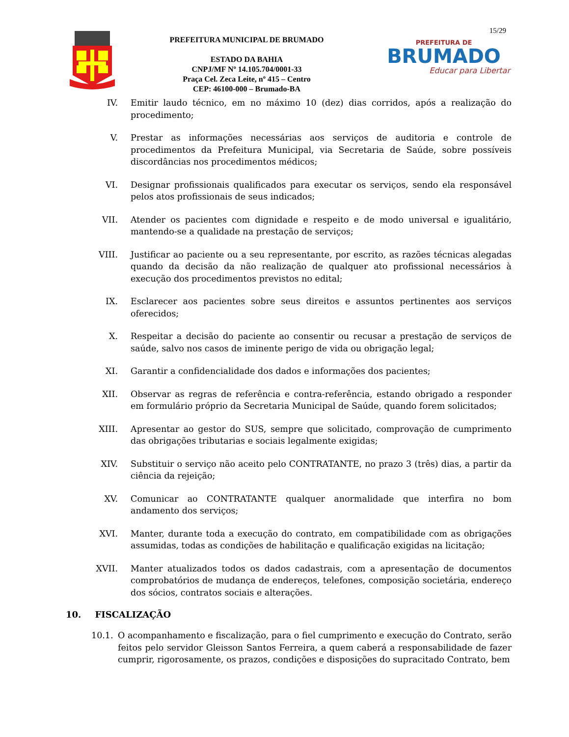15/29
PREFEITURA MUNICIPAL DE BRUMADO
ESTADO DA BAHIA
CNPJ/MF Nº 14.105.704/0001-33
Praça Cel. Zeca Leite, nº 415 – Centro
CEP: 46100-000 – Brumado-BA
PREFEITURA DE
BRUMADO
Educar para Libertar
IV. Emitir laudo técnico, em no máximo 10 (dez) dias corridos, após a realização do procedimento;
V. Prestar as informações necessárias aos serviços de auditoria e controle de procedimentos da Prefeitura Municipal, via Secretaria de Saúde, sobre possíveis discordâncias nos procedimentos médicos;
VI. Designar profissionais qualificados para executar os serviços, sendo ela responsável pelos atos profissionais de seus indicados;
VII. Atender os pacientes com dignidade e respeito e de modo universal e igualitário, mantendo-se a qualidade na prestação de serviços;
VIII.
Justificar ao paciente ou a seu representante, por escrito, as razões técnicas alegadas quando da decisão da não realização de qualquer ato profissional necessários à execução dos procedimentos previstos no edital;
IX. Esclarecer aos pacientes sobre seus direitos e assuntos pertinentes aos serviços oferecidos;
X. Respeitar a decisão do paciente ao consentir ou recusar a prestação de serviços de saúde, salvo nos casos de iminente perigo de vida ou obrigação legal;
XI. Garantir a confidencialidade dos dados e informações dos pacientes;
XII. Observar as regras de referência e contra-referência, estando obrigado a responder em formulário próprio da Secretaria Municipal de Saúde, quando forem solicitados;
XIII.
Apresentar ao gestor do SUS, sempre que solicitado, comprovação de cumprimento das obrigações tributarias e sociais legalmente exigidas;
XIV. Substituir o serviço não aceito pelo CONTRATANTE, no prazo 3 (três) dias, a partir da ciência da rejeição;
XV. Comunicar ao CONTRATANTE qualquer anormalidade que interfira no bom andamento dos serviços;
XVI. Manter, durante toda a execução do contrato, em compatibilidade com as obrigações assumidas, todas as condições de habilitação e qualificação exigidas na licitação;
XVII.
Manter atualizados todos os dados cadastrais, com a apresentação de documentos comprobatórios de mudança de endereços, telefones, composição societária, endereço dos sócios, contratos sociais e alterações.
10. FISCALIZAÇÃO
10.1. O acompanhamento e fiscalização, para o fiel cumprimento e execução do Contrato, serão feitos pelo servidor Gleisson Santos Ferreira, a quem caberá a responsabilidade de fazer cumprir, rigorosamente, os prazos, condições e disposições do supracitado Contrato, bem